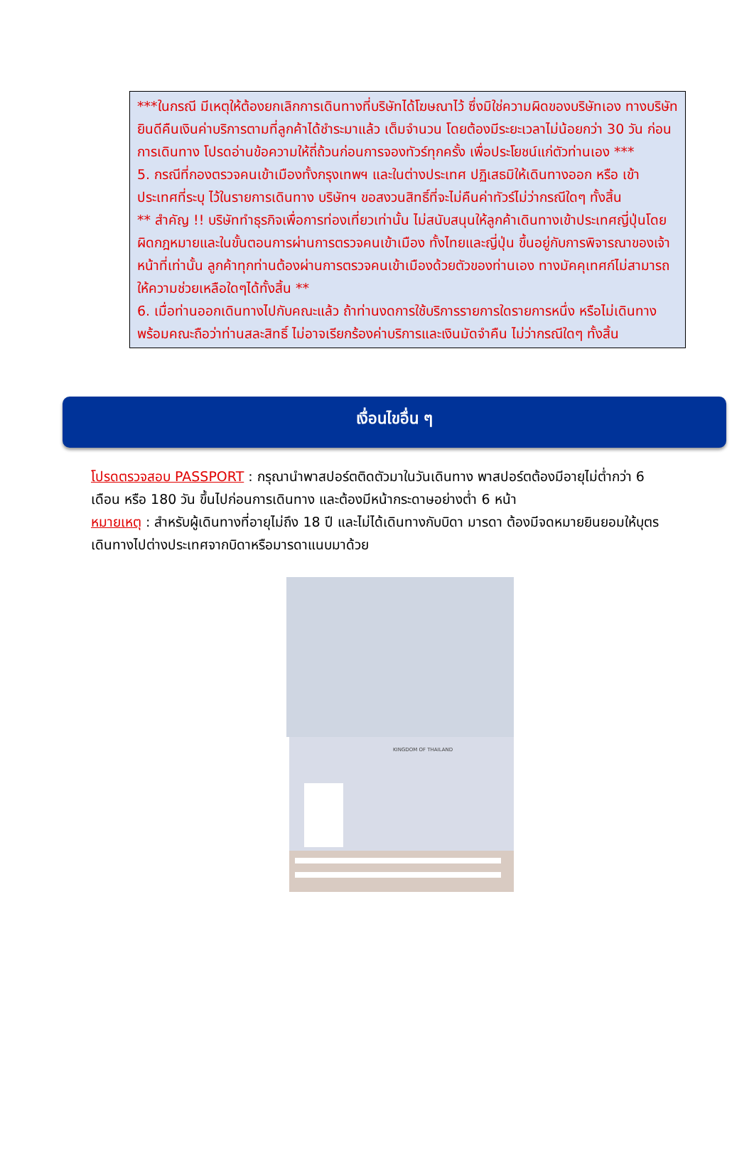***ในกรณี มีเหตุให้ต้องยกเลิกการเดินทางที่บริษัทได้โฆษณาไว้ ซึ่งมิใช่ความผิดของบริษัทเอง ทางบริษัทยินดีคืนเงินค่าบริการตามที่ลูกค้าได้ชำระมาแล้ว เต็มจำนวน โดยต้องมีระยะเวลาไม่น้อยกว่า 30 วัน ก่อนการเดินทาง โปรดอ่านข้อความให้ถี่ถ้วนก่อนการจองทัวร์ทุกครั้ง เพื่อประโยชน์แก่ตัวท่านเอง ***
5. กรณีที่กองตรวจคนเข้าเมืองทั้งกรุงเทพฯ และในต่างประเทศ ปฏิเสธมิให้เดินทางออก หรือ เข้าประเทศที่ระบุ ไว้ในรายการเดินทาง บริษัทฯ ขอสงวนสิทธิ์ที่จะไม่คืนค่าทัวร์ไม่ว่ากรณีใดๆ ทั้งสิ้น
** สำคัญ !! บริษัททำธุรกิจเพื่อการท่องเที่ยวเท่านั้น ไม่สนับสนุนให้ลูกค้าเดินทางเข้าประเทศญี่ปุ่นโดยผิดกฎหมายและในขั้นตอนการผ่านการตรวจคนเข้าเมือง ทั้งไทยและญี่ปุ่น ขึ้นอยู่กับการพิจารณาของเจ้าหน้าที่เท่านั้น ลูกค้าทุกท่านต้องผ่านการตรวจคนเข้าเมืองด้วยตัวของท่านเอง ทางมัคคุเทศก์ไม่สามารถให้ความช่วยเหลือใดๆได้ทั้งสิ้น **
6. เมื่อท่านออกเดินทางไปกับคณะแล้ว ถ้าท่านงดการใช้บริการรายการใดรายการหนึ่ง หรือไม่เดินทางพร้อมคณะถือว่าท่านสละสิทธิ์ ไม่อาจเรียกร้องค่าบริการและเงินมัดจำคืน ไม่ว่ากรณีใดๆ ทั้งสิ้น
เงื่อนไขอื่น ๆ
โปรดตรวจสอบ PASSPORT : กรุณานำพาสปอร์ตติดตัวมาในวันเดินทาง พาสปอร์ตต้องมีอายุไม่ต่ำกว่า 6 เดือน หรือ 180 วัน ขึ้นไปก่อนการเดินทาง และต้องมีหน้ากระดาษอย่างต่ำ 6 หน้า
หมายเหตุ : สำหรับผู้เดินทางที่อายุไม่ถึง 18 ปี และไม่ได้เดินทางกับบิดา มารดา ต้องมีจดหมายยินยอมให้บุตรเดินทางไปต่างประเทศจากบิดาหรือมารดาแนบมาด้วย
KINGDOM OF THAILAND